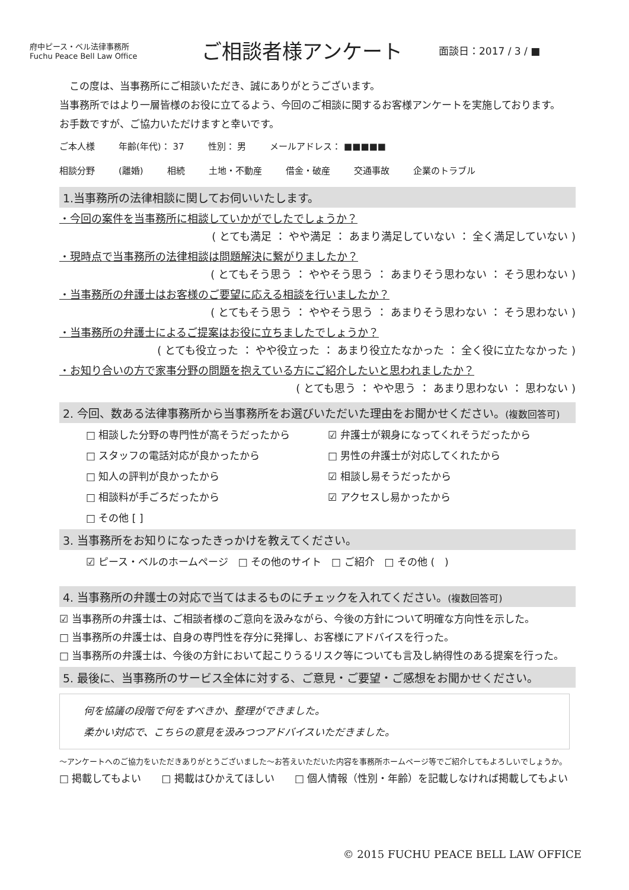府中ピース・ベル法律事務所
Fuchu Peace Bell Law Office
ご相談者様アンケート
面談日：2017 / 3 / ■
　この度は、当事務所にご相談いただき、誠にありがとうございます。
当事務所ではより一層皆様のお役に立てるよう、今回のご相談に関するお客様アンケートを実施しております。お手数ですが、ご協力いただけますと幸いです。
ご本人様 年齢(年代)： 37 性別： 男 メールアドレス： ■■■■■
相談分野 (離婚) 相続 土地・不動産 借金・破産 交通事故 企業のトラブル
1.当事務所の法律相談に関してお伺いいたします。
・今回の案件を当事務所に相談していかがでしたでしょうか？
( とても満足 ： やや満足 ： あまり満足していない ： 全く満足していない )
・現時点で当事務所の法律相談は問題解決に繋がりましたか？
( とてもそう思う ： ややそう思う ： あまりそう思わない ： そう思わない )
・当事務所の弁護士はお客様のご要望に応える相談を行いましたか？
( とてもそう思う ： ややそう思う ： あまりそう思わない ： そう思わない )
・当事務所の弁護士によるご提案はお役に立ちましたでしょうか？
( とても役立った ： やや役立った ： あまり役立たなかった ： 全く役に立たなかった )
・お知り合いの方で家事分野の問題を抱えている方にご紹介したいと思われましたか？
( とても思う ： やや思う ： あまり思わない ： 思わない )
2. 今回、数ある法律事務所から当事務所をお選びいただいた理由をお聞かせください。(複数回答可)
□ 相談した分野の専門性が高そうだったから ☑ 弁護士が親身になってくれそうだったから □ スタッフの電話対応が良かったから □ 男性の弁護士が対応してくれたから □ 知人の評判が良かったから ☑ 相談し易そうだったから □ 相談料が手ごろだったから ☑ アクセスし易かったから □ その他 [ ]
3. 当事務所をお知りになったきっかけを教えてください。
☑ ピース・ベルのホームページ　□ その他のサイト　□ ご紹介　□ その他 (　)
4. 当事務所の弁護士の対応で当てはまるものにチェックを入れてください。(複数回答可)
☑ 当事務所の弁護士は、ご相談者様のご意向を汲みながら、今後の方針について明確な方向性を示した。
□ 当事務所の弁護士は、自身の専門性を存分に発揮し、お客様にアドバイスを行った。
□ 当事務所の弁護士は、今後の方針において起こりうるリスク等についても言及し納得性のある提案を行った。
5. 最後に、当事務所のサービス全体に対する、ご意見・ご要望・ご感想をお聞かせください。
何を協議の段階で何をすべきか、整理ができました。
柔かい対応で、こちらの意見を汲みつつアドバイスいただきました。
～アンケートへのご協力をいただきありがとうございました～お答えいただいた内容を事務所ホームページ等でご紹介してもよろしいでしょうか。
□ 掲載してもよい　　□ 掲載はひかえてほしい　　□ 個人情報（性別・年齢）を記載しなければ掲載してもよい
© 2015 FUCHU PEACE BELL LAW OFFICE